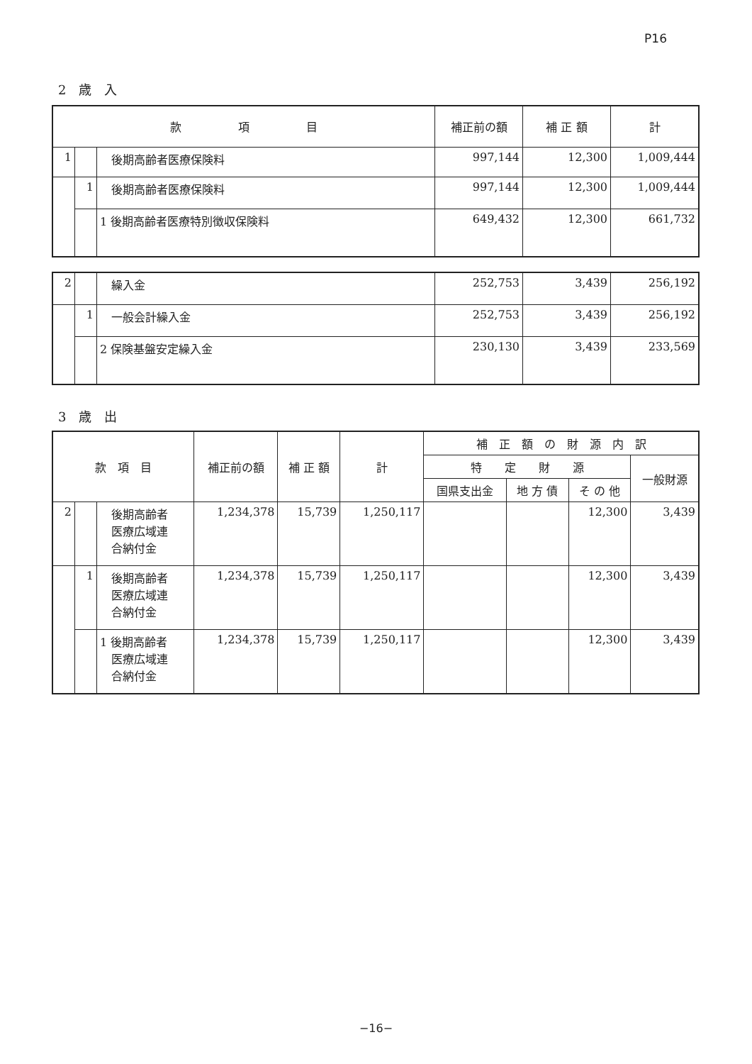P16
2　歳　入
| 款 項 目 | | | 補正前の額 | 補 正 額 | 計 |
| --- | --- | --- | --- | --- | --- |
| 1 | | 後期高齢者医療保険料 | 997,144 | 12,300 | 1,009,444 |
| | 1 | 後期高齢者医療保険料 | 997,144 | 12,300 | 1,009,444 |
| | | 1 後期高齢者医療特別徴収保険料 | 649,432 | 12,300 | 661,732 |
| 2 | | 繰入金 | 252,753 | 3,439 | 256,192 |
| | 1 | 一般会計繰入金 | 252,753 | 3,439 | 256,192 |
| | | 2 保険基盤安定繰入金 | 230,130 | 3,439 | 233,569 |
3　歳　出
| 款 項 目 | | | 補正前の額 | 補 正 額 | 計 | 補 正 額 の 財 源 内 訳 | | | |
| --- | --- | --- | --- | --- | --- | --- | --- | --- | --- |
| | | | | | | 特 定 財 源 | | | 一般財源 |
| | | | | | | 国県支出金 | 地 方 債 | そ の 他 | |
| 2 | | 後期高齢者 医療広域連 合納付金 | 1,234,378 | 15,739 | 1,250,117 | | | 12,300 | 3,439 |
| | 1 | 後期高齢者 医療広域連 合納付金 | 1,234,378 | 15,739 | 1,250,117 | | | 12,300 | 3,439 |
| | | 1 後期高齢者 医療広域連 合納付金 | 1,234,378 | 15,739 | 1,250,117 | | | 12,300 | 3,439 |
−16−